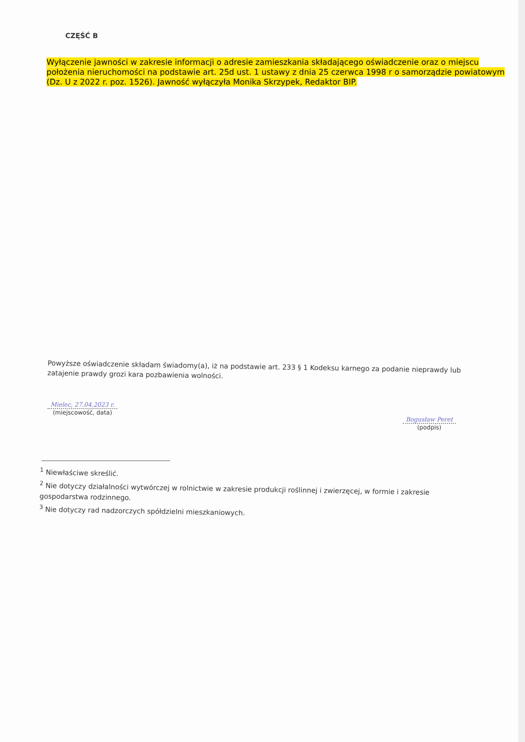CZĘŚĆ B
Wyłączenie jawności w zakresie informacji o adresie zamieszkania składającego oświadczenie oraz o miejscu położenia nieruchomości na podstawie art. 25d ust. 1 ustawy z dnia 25 czerwca 1998 r o samorządzie powiatowym (Dz. U z 2022 r. poz. 1526). Jawność wyłączyła Monika Skrzypek, Redaktor BIP.
Powyższe oświadczenie składam świadomy(a), iż na podstawie art. 233 § 1 Kodeksu karnego za podanie nieprawdy lub zatajenie prawdy grozi kara pozbawienia wolności.
Mielec, 27.04.2023 r.
(miejscowość, data)
Bogusław Peret
(podpis)
<sup>1</sup> Niewłaściwe skreślić.
<sup>2</sup> Nie dotyczy działalności wytwórczej w rolnictwie w zakresie produkcji roślinnej i zwierzęcej, w formie i zakresie gospodarstwa rodzinnego.
<sup>3</sup> Nie dotyczy rad nadzorczych spółdzielni mieszkaniowych.